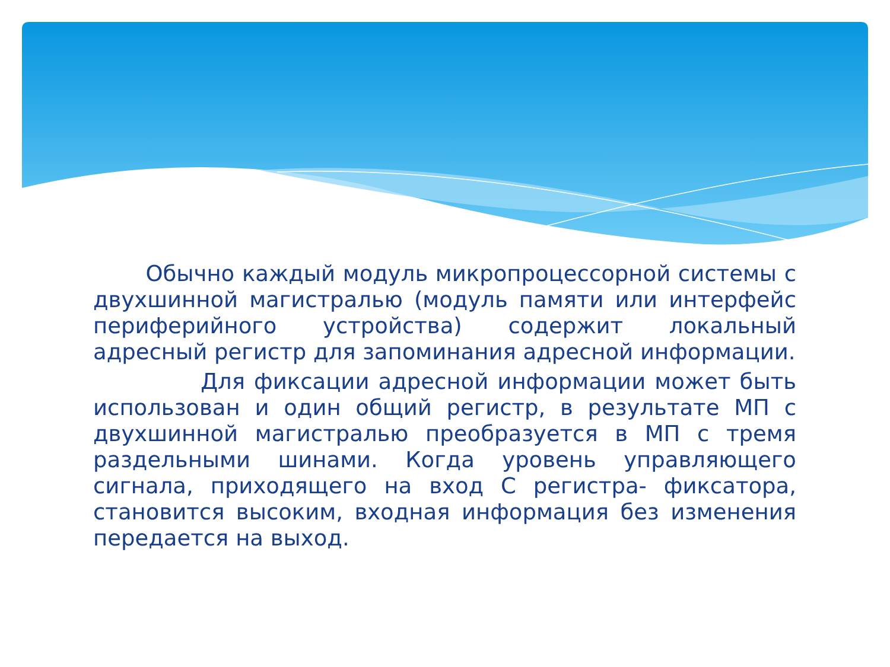Обычно каждый модуль микропроцессорной системы с двухшинной магистралью (модуль памяти или интерфейс периферийного устройства) содержит локальный адресный регистр для запоминания адресной информации.
Для фиксации адресной информации может быть использован и один общий регистр, в результате МП с двухшинной магистралью преобразуется в МП с тремя раздельными шинами. Когда уровень управляющего сигнала, приходящего на вход С регистра- фиксатора, становится высоким, входная информация без изменения передается на выход.